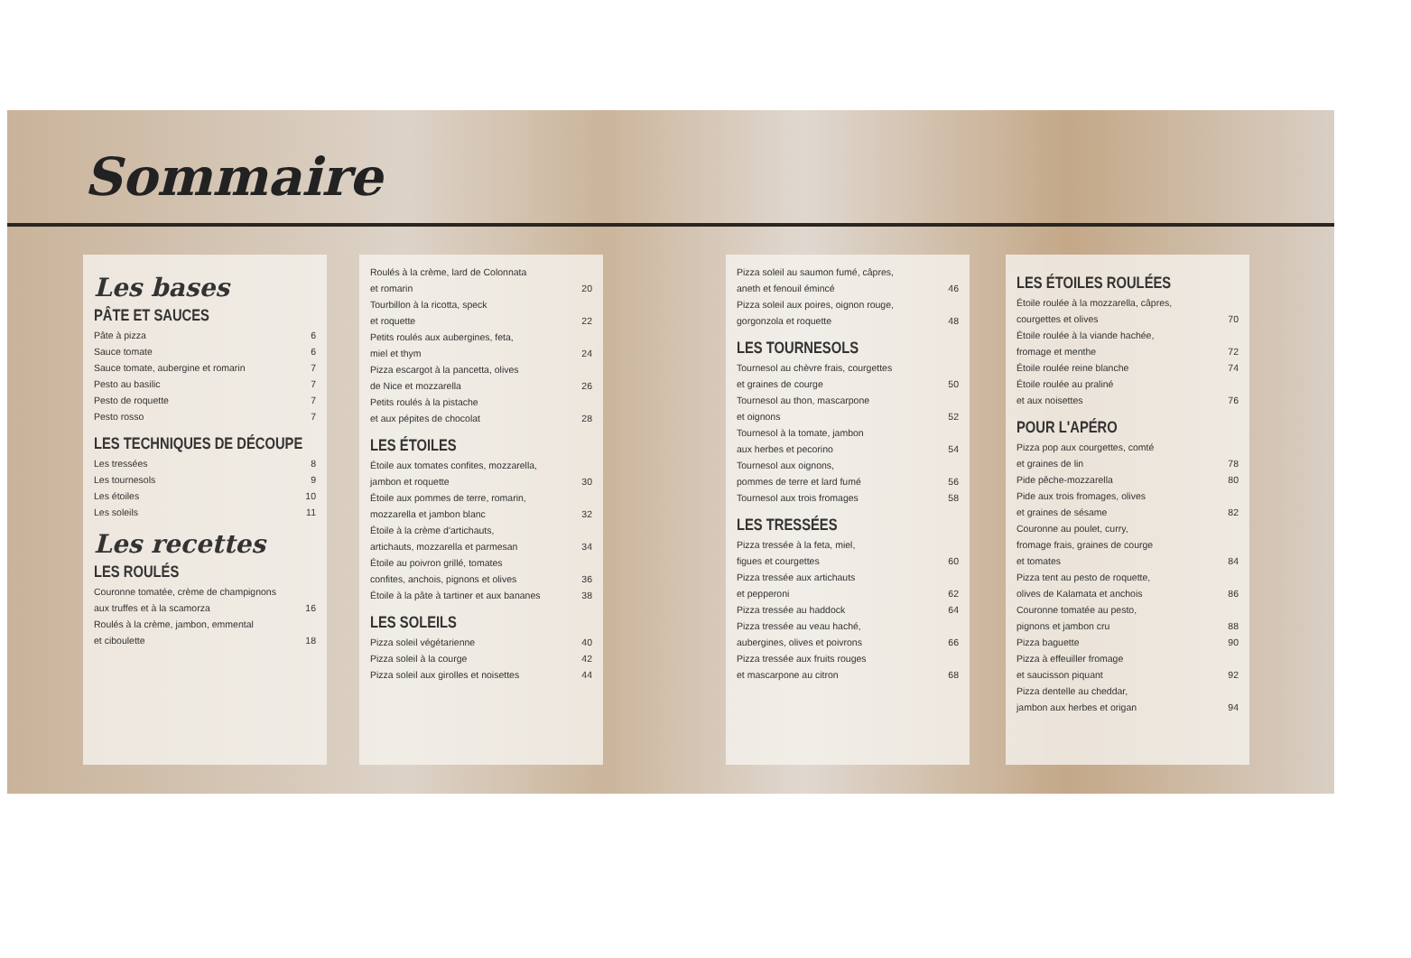Sommaire
Les bases
PÂTE ET SAUCES
Pâte à pizza 6
Sauce tomate 6
Sauce tomate, aubergine et romarin 7
Pesto au basilic 7
Pesto de roquette 7
Pesto rosso 7
LES TECHNIQUES DE DÉCOUPE
Les tressées 8
Les tournesols 9
Les étoiles 10
Les soleils 11
Les recettes
LES ROULÉS
Couronne tomatée, crème de champignons
aux truffes et à la scamorza 16
Roulés à la crème, jambon, emmental
et ciboulette 18
Roulés à la crème, lard de Colonnata
et romarin 20
Tourbillon à la ricotta, speck
et roquette 22
Petits roulés aux aubergines, feta,
miel et thym 24
Pizza escargot à la pancetta, olives
de Nice et mozzarella 26
Petits roulés à la pistache
et aux pépites de chocolat 28
LES ÉTOILES
Étoile aux tomates confites, mozzarella,
jambon et roquette 30
Étoile aux pommes de terre, romarin,
mozzarella et jambon blanc 32
Étoile à la crème d'artichauts,
artichauts, mozzarella et parmesan 34
Étoile au poivron grillé, tomates
confites, anchois, pignons et olives 36
Étoile à la pâte à tartiner et aux bananes 38
LES SOLEILS
Pizza soleil végétarienne 40
Pizza soleil à la courge 42
Pizza soleil aux girolles et noisettes 44
Pizza soleil au saumon fumé, câpres,
aneth et fenouil émincé 46
Pizza soleil aux poires, oignon rouge,
gorgonzola et roquette 48
LES TOURNESOLS
Tournesol au chèvre frais, courgettes
et graines de courge 50
Tournesol au thon, mascarpone
et oignons 52
Tournesol à la tomate, jambon
aux herbes et pecorino 54
Tournesol aux oignons,
pommes de terre et lard fumé 56
Tournesol aux trois fromages 58
LES TRESSÉES
Pizza tressée à la feta, miel,
figues et courgettes 60
Pizza tressée aux artichauts
et pepperoni 62
Pizza tressée au haddock 64
Pizza tressée au veau haché,
aubergines, olives et poivrons 66
Pizza tressée aux fruits rouges
et mascarpone au citron 68
LES ÉTOILES ROULÉES
Étoile roulée à la mozzarella, câpres,
courgettes et olives 70
Étoile roulée à la viande hachée,
fromage et menthe 72
Étoile roulée reine blanche 74
Étoile roulée au praliné
et aux noisettes 76
POUR L'APÉRO
Pizza pop aux courgettes, comté
et graines de lin 78
Pide pêche-mozzarella 80
Pide aux trois fromages, olives
et graines de sésame 82
Couronne au poulet, curry,
fromage frais, graines de courge
et tomates 84
Pizza tent au pesto de roquette,
olives de Kalamata et anchois 86
Couronne tomatée au pesto,
pignons et jambon cru 88
Pizza baguette 90
Pizza à effeuiller fromage
et saucisson piquant 92
Pizza dentelle au cheddar,
jambon aux herbes et origan 94